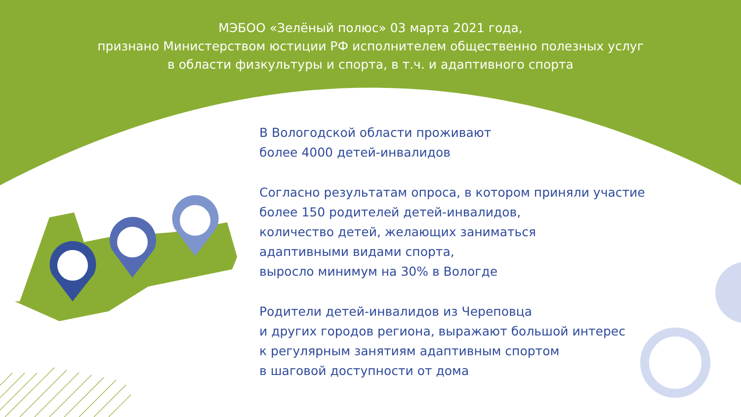МЭБОО «Зелёный полюс» 03 марта 2021 года,
признано Министерством юстиции РФ исполнителем общественно полезных услуг
в области физкультуры и спорта, в т.ч. и адаптивного спорта
В Вологодской области проживают
более 4000 детей-инвалидов
Согласно результатам опроса, в котором приняли участие
более 150 родителей детей-инвалидов,
количество детей, желающих заниматься
адаптивными видами спорта,
выросло минимум на 30% в Вологде
Родители детей-инвалидов из Череповца
и других городов региона, выражают большой интерес
к регулярным занятиям адаптивным спортом
в шаговой доступности от дома